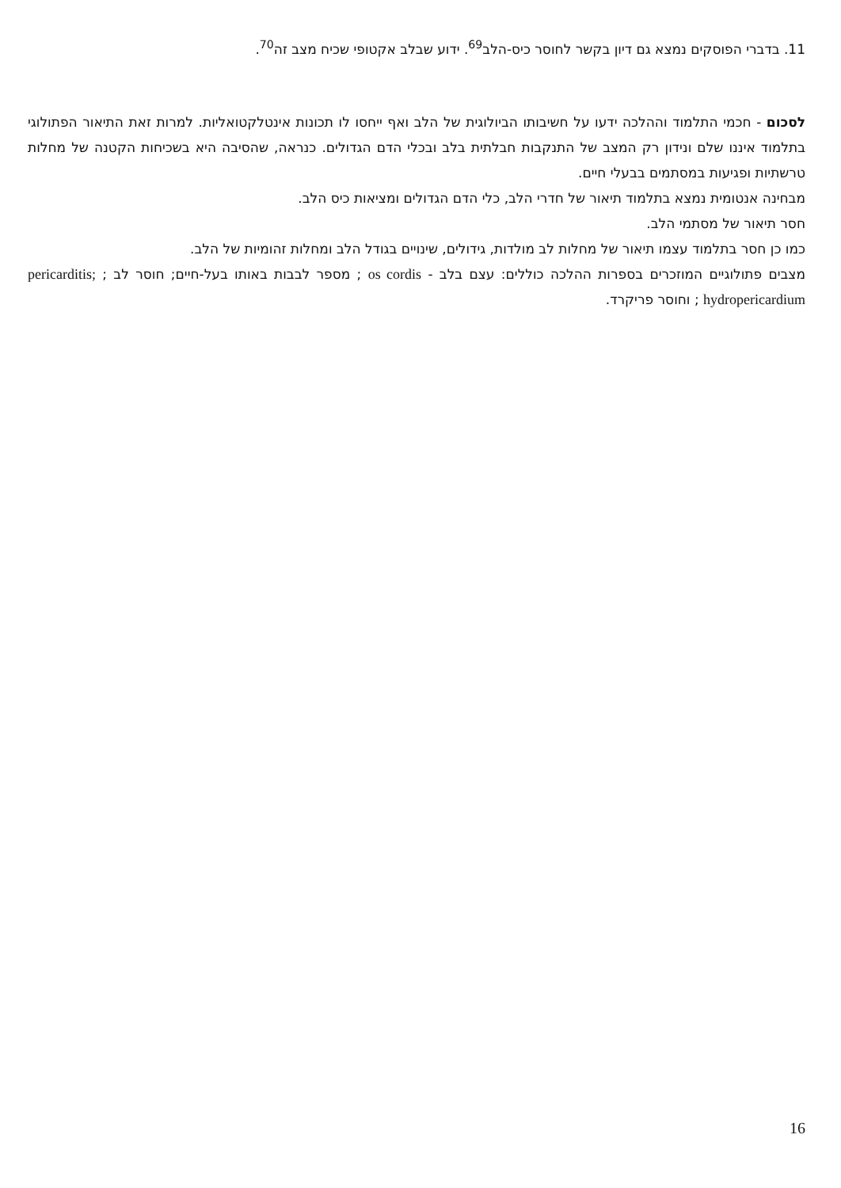11. בדברי הפוסקים נמצא גם דיון בקשר לחוסר כיס-הלב<sup>69</sup>. ידוע שבלב אקטופי שכיח מצב זה<sup>70</sup>.
לסכום - חכמי התלמוד וההלכה ידעו על חשיבותו הביולוגית של הלב ואף ייחסו לו תכונות אינטלקטואליות. למרות זאת התיאור הפתולוגי בתלמוד איננו שלם ונידון רק המצב של התנקבות חבלתית בלב ובכלי הדם הגדולים. כנראה, שהסיבה היא בשכיחות הקטנה של מחלות טרשתיות ופגיעות במסתמים בבעלי חיים.
מבחינה אנטומית נמצא בתלמוד תיאור של חדרי הלב, כלי הדם הגדולים ומציאות כיס הלב.
חסר תיאור של מסתמי הלב.
כמו כן חסר בתלמוד עצמו תיאור של מחלות לב מולדות, גידולים, שינויים בגודל הלב ומחלות זהומיות של הלב.
מצבים פתולוגיים המוזכרים בספרות ההלכה כוללים: עצם בלב - os cordis ; מספר לבבות באותו בעל-חיים; חוסר לב ; pericarditis; hydropericardium ; וחוסר פריקרד.
16